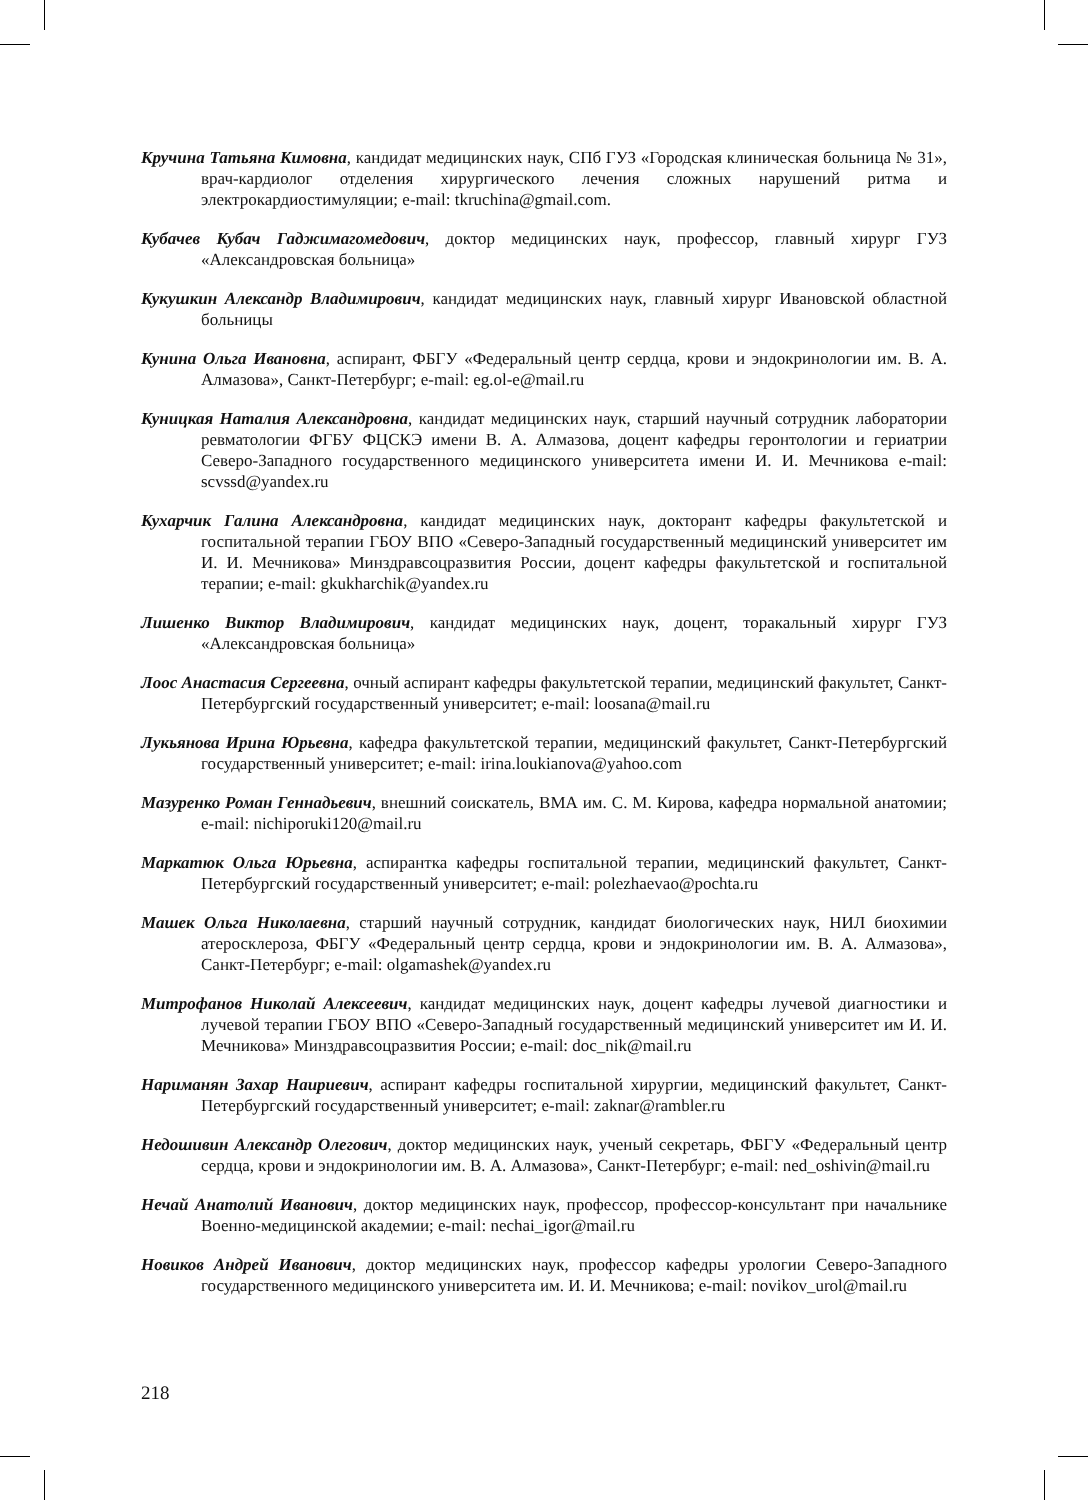Кручина Татьяна Кимовна, кандидат медицинских наук, СПб ГУЗ «Городская клиническая больница № 31», врач-кардиолог отделения хирургического лечения сложных нарушений ритма и электрокардиостимуляции; e-mail: tkruchina@gmail.com.
Кубачев Кубач Гаджимагомедович, доктор медицинских наук, профессор, главный хирург ГУЗ «Александровская больница»
Кукушкин Александр Владимирович, кандидат медицинских наук, главный хирург Ивановской областной больницы
Кунина Ольга Ивановна, аспирант, ФБГУ «Федеральный центр сердца, крови и эндокринологии им. В. А. Алмазова», Санкт-Петербург; e-mail: eg.ol-e@mail.ru
Куницкая Наталия Александровна, кандидат медицинских наук, старший научный сотрудник лаборатории ревматологии ФГБУ ФЦСКЭ имени В. А. Алмазова, доцент кафедры геронтологии и гериатрии Северо-Западного государственного медицинского университета имени И. И. Мечникова e-mail: scvssd@yandex.ru
Кухарчик Галина Александровна, кандидат медицинских наук, докторант кафедры факультетской и госпитальной терапии ГБОУ ВПО «Северо-Западный государственный медицинский университет им И. И. Мечникова» Минздравсоцразвития России, доцент кафедры факультетской и госпитальной терапии; e-mail: gkukharchik@yandex.ru
Лишенко Виктор Владимирович, кандидат медицинских наук, доцент, торакальный хирург ГУЗ «Александровская больница»
Лоос Анастасия Сергеевна, очный аспирант кафедры факультетской терапии, медицинский факультет, Санкт-Петербургский государственный университет; e-mail: loosana@mail.ru
Лукьянова Ирина Юрьевна, кафедра факультетской терапии, медицинский факультет, Санкт-Петербургский государственный университет; e-mail: irina.loukianova@yahoo.com
Мазуренко Роман Геннадьевич, внешний соискатель, ВМА им. С. М. Кирова, кафедра нормальной анатомии; e-mail: nichiporuki120@mail.ru
Маркатюк Ольга Юрьевна, аспирантка кафедры госпитальной терапии, медицинский факультет, Санкт-Петербургский государственный университет; e-mail: polezhaevao@pochta.ru
Машек Ольга Николаевна, старший научный сотрудник, кандидат биологических наук, НИЛ биохимии атеросклероза, ФБГУ «Федеральный центр сердца, крови и эндокринологии им. В. А. Алмазова», Санкт-Петербург; e-mail: olgamashek@yandex.ru
Митрофанов Николай Алексеевич, кандидат медицинских наук, доцент кафедры лучевой диагностики и лучевой терапии ГБОУ ВПО «Северо-Западный государственный медицинский университет им И. И. Мечникова» Минздравсоцразвития России; e-mail: doc_nik@mail.ru
Нариманян Захар Наириевич, аспирант кафедры госпитальной хирургии, медицинский факультет, Санкт-Петербургский государственный университет; e-mail: zaknar@rambler.ru
Недошивин Александр Олегович, доктор медицинских наук, ученый секретарь, ФБГУ «Федеральный центр сердца, крови и эндокринологии им. В. А. Алмазова», Санкт-Петербург; e-mail: ned_oshivin@mail.ru
Нечай Анатолий Иванович, доктор медицинских наук, профессор, профессор-консультант при начальнике Военно-медицинской академии; e-mail: nechai_igor@mail.ru
Новиков Андрей Иванович, доктор медицинских наук, профессор кафедры урологии Северо-Западного государственного медицинского университета им. И. И. Мечникова; e-mail: novikov_urol@mail.ru
218